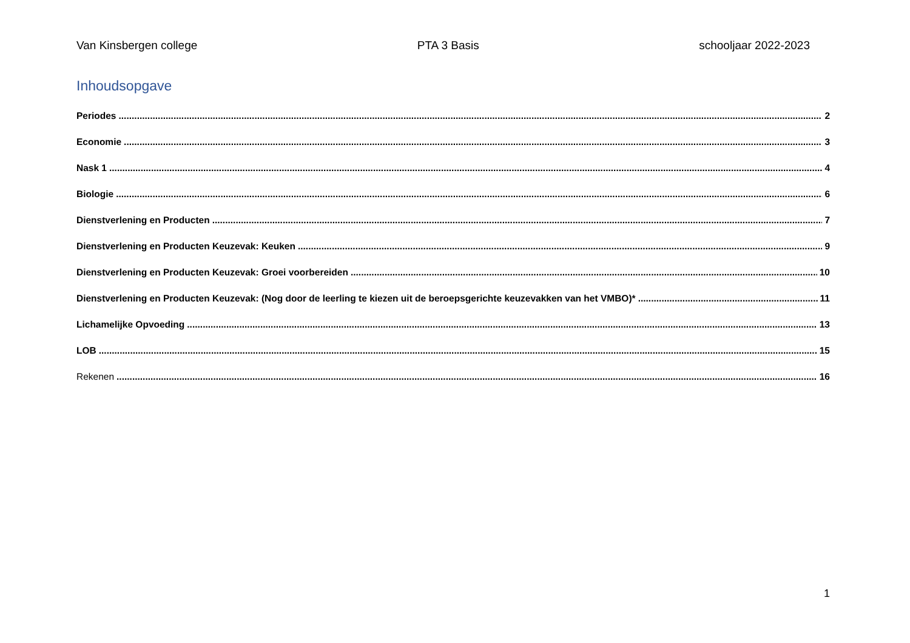Van Kinsbergen college PTA 3 Basis schooljaar 2022-2023
Inhoudsopgave
Periodes 2
Economie 3
Nask 1 4
Biologie 6
Dienstverlening en Producten 7
Dienstverlening en Producten Keuzevak: Keuken 9
Dienstverlening en Producten Keuzevak: Groei voorbereiden 10
Dienstverlening en Producten Keuzevak: (Nog door de leerling te kiezen uit de beroepsgerichte keuzevakken van het VMBO)* 11
Lichamelijke Opvoeding 13
LOB 15
Rekenen 16
1